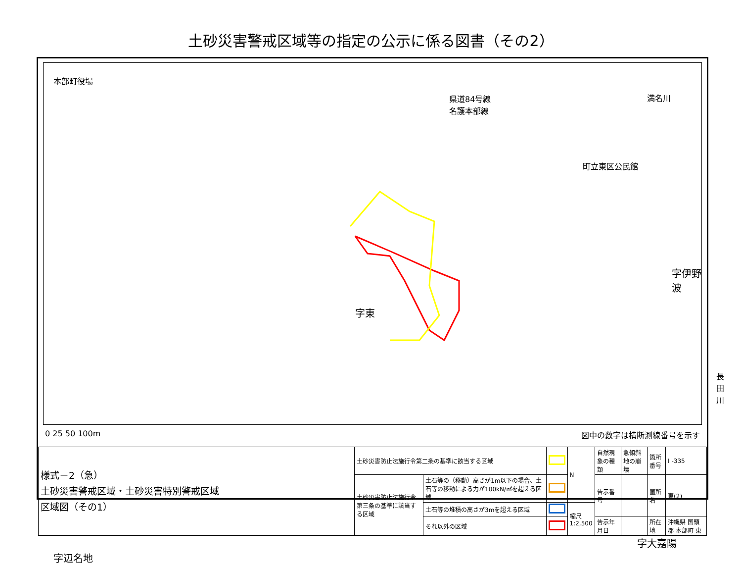土砂災害警戒区域等の指定の公示に係る図書（その2）
本部町役場
県道84号線
名護本部線
満名川
町立東区公民館
字伊野波
字東
長田川
字大嘉陽
字辺名地
0 25 50 100m 図中の数字は横断測線番号を示す
| 様式－2（急） 土砂災害警戒区域・土砂災害特別警戒区域 区域図（その1） | 土砂災害防止法施行令第二条の基準に該当する区域 | | | N | 自然現象の種類 | 急傾斜地の崩壊 | 箇所番号 | I -335 |
| | 土砂災害防止法施行令第三条の基準に該当する区域 | 土石等の（移動）高さが1m以下の場合、土石等の移動による力が100kN/㎡を超える区域 | | | 告示番号 | | 箇所名 | 東(2) |
| | | 土石等の堆積の高さが3mを超える区域 | | 縮尺 1:2,500 | | | | |
| | | それ以外の区域 | | | 告示年月日 | | 所在地 | 沖縄県 国頭郡 本部町 東 |